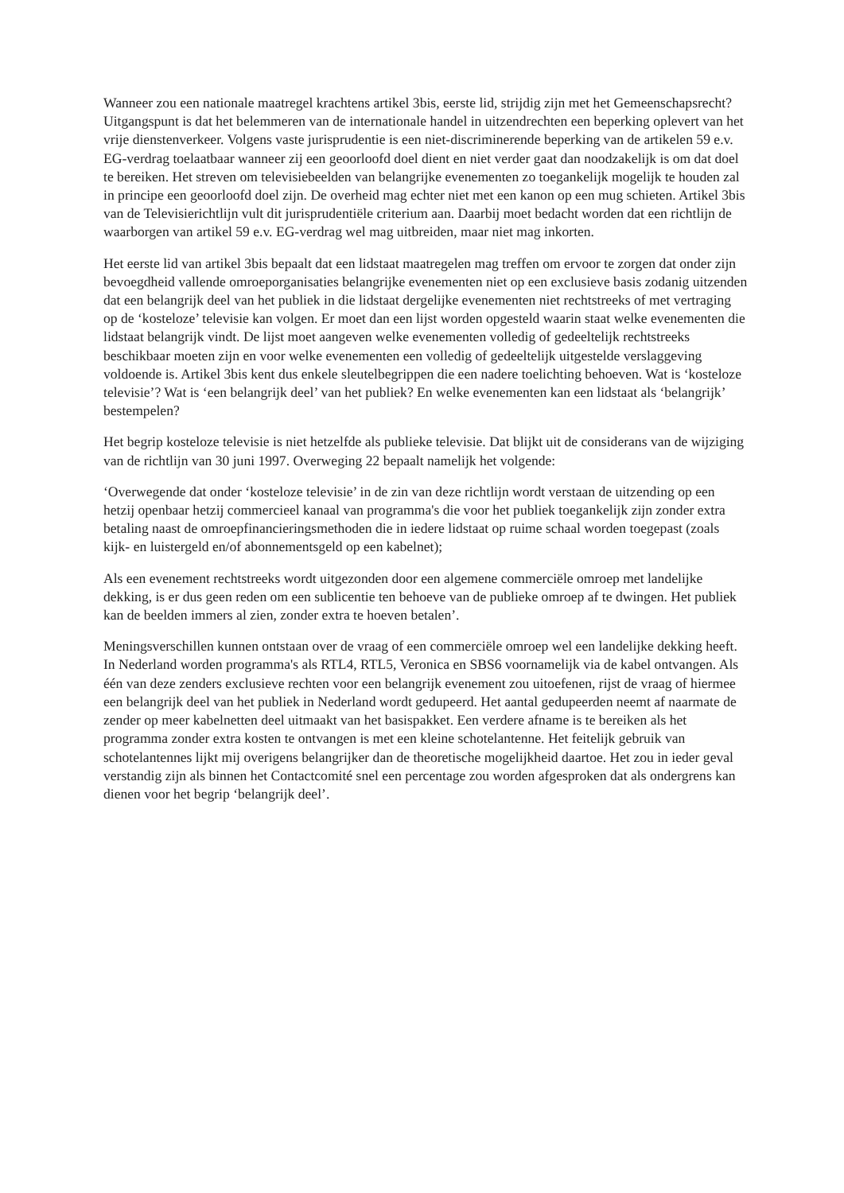Wanneer zou een nationale maatregel krachtens artikel 3bis, eerste lid, strijdig zijn met het Gemeenschapsrecht? Uitgangspunt is dat het belemmeren van de internationale handel in uitzendrechten een beperking oplevert van het vrije dienstenverkeer. Volgens vaste jurisprudentie is een niet-discriminerende beperking van de artikelen 59 e.v. EG-verdrag toelaatbaar wanneer zij een geoorloofd doel dient en niet verder gaat dan noodzakelijk is om dat doel te bereiken. Het streven om televisiebeelden van belangrijke evenementen zo toegankelijk mogelijk te houden zal in principe een geoorloofd doel zijn. De overheid mag echter niet met een kanon op een mug schieten. Artikel 3bis van de Televisierichtlijn vult dit jurisprudentiële criterium aan. Daarbij moet bedacht worden dat een richtlijn de waarborgen van artikel 59 e.v. EG-verdrag wel mag uitbreiden, maar niet mag inkorten.
Het eerste lid van artikel 3bis bepaalt dat een lidstaat maatregelen mag treffen om ervoor te zorgen dat onder zijn bevoegdheid vallende omroeporganisaties belangrijke evenementen niet op een exclusieve basis zodanig uitzenden dat een belangrijk deel van het publiek in die lidstaat dergelijke evenementen niet rechtstreeks of met vertraging op de ‘kosteloze’ televisie kan volgen. Er moet dan een lijst worden opgesteld waarin staat welke evenementen die lidstaat belangrijk vindt. De lijst moet aangeven welke evenementen volledig of gedeeltelijk rechtstreeks beschikbaar moeten zijn en voor welke evenementen een volledig of gedeeltelijk uitgestelde verslaggeving voldoende is. Artikel 3bis kent dus enkele sleutelbegrippen die een nadere toelichting behoeven. Wat is ‘kosteloze televisie’? Wat is ‘een belangrijk deel’ van het publiek? En welke evenementen kan een lidstaat als ‘belangrijk’ bestempelen?
Het begrip kosteloze televisie is niet hetzelfde als publieke televisie. Dat blijkt uit de considerans van de wijziging van de richtlijn van 30 juni 1997. Overweging 22 bepaalt namelijk het volgende:
‘Overwegende dat onder ‘kosteloze televisie’ in de zin van deze richtlijn wordt verstaan de uitzending op een hetzij openbaar hetzij commercieel kanaal van programma's die voor het publiek toegankelijk zijn zonder extra betaling naast de omroepfinancieringsmethoden die in iedere lidstaat op ruime schaal worden toegepast (zoals kijk- en luistergeld en/of abonnementsgeld op een kabelnet);
Als een evenement rechtstreeks wordt uitgezonden door een algemene commerciële omroep met landelijke dekking, is er dus geen reden om een sublicentie ten behoeve van de publieke omroep af te dwingen. Het publiek kan de beelden immers al zien, zonder extra te hoeven betalen’.
Meningsverschillen kunnen ontstaan over de vraag of een commerciële omroep wel een landelijke dekking heeft. In Nederland worden programma's als RTL4, RTL5, Veronica en SBS6 voornamelijk via de kabel ontvangen. Als één van deze zenders exclusieve rechten voor een belangrijk evenement zou uitoefenen, rijst de vraag of hiermee een belangrijk deel van het publiek in Nederland wordt gedupeerd. Het aantal gedupeerden neemt af naarmate de zender op meer kabelnetten deel uitmaakt van het basispakket. Een verdere afname is te bereiken als het programma zonder extra kosten te ontvangen is met een kleine schotelantenne. Het feitelijk gebruik van schotelantennes lijkt mij overigens belangrijker dan de theoretische mogelijkheid daartoe. Het zou in ieder geval verstandig zijn als binnen het Contactcomité snel een percentage zou worden afgesproken dat als ondergrens kan dienen voor het begrip ‘belangrijk deel’.